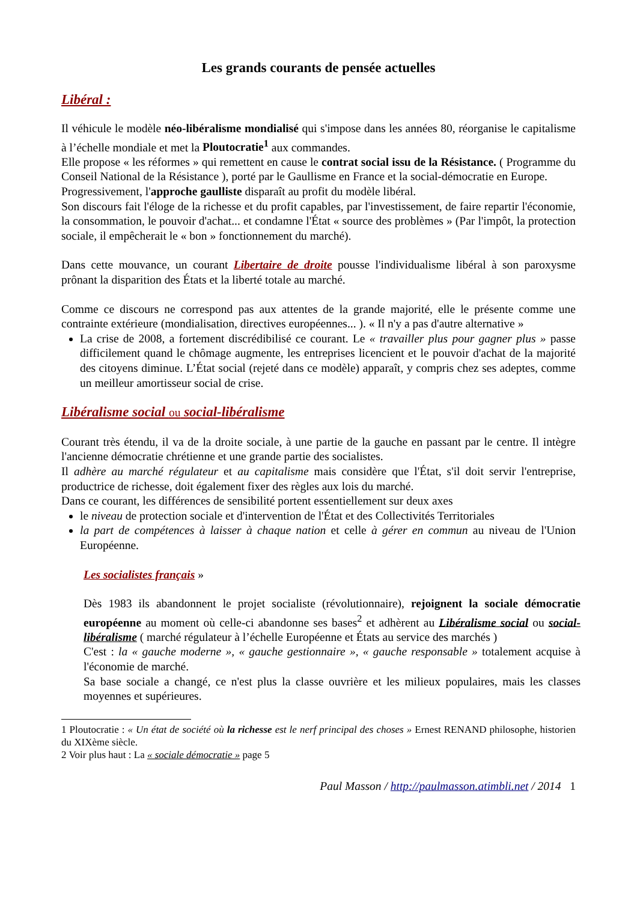Les grands courants de pensée actuelles
Libéral :
Il véhicule le modèle néo-libéralisme mondialisé qui s'impose dans les années 80, réorganise le capitalisme à l’échelle mondiale et met la Ploutocratie<sup>1</sup> aux commandes.
Elle propose « les réformes » qui remettent en cause le contrat social issu de la Résistance. ( Programme du Conseil National de la Résistance ), porté par le Gaullisme en France et la social-démocratie en Europe.
Progressivement, l'approche gaulliste disparaît au profit du modèle libéral.
Son discours fait l'éloge de la richesse et du profit capables, par l'investissement, de faire repartir l'économie, la consommation, le pouvoir d'achat... et condamne l'État « source des problèmes » (Par l'impôt, la protection sociale, il empêcherait le « bon » fonctionnement du marché).
Dans cette mouvance, un courant Libertaire de droite pousse l'individualisme libéral à son paroxysme prônant la disparition des États et la liberté totale au marché.
Comme ce discours ne correspond pas aux attentes de la grande majorité, elle le présente comme une contrainte extérieure (mondialisation, directives européennes... ). « Il n'y a pas d'autre alternative »
La crise de 2008, a fortement discrédibilisé ce courant. Le « travailler plus pour gagner plus » passe difficilement quand le chômage augmente, les entreprises licencient et le pouvoir d'achat de la majorité des citoyens diminue. L’État social (rejeté dans ce modèle) apparaît, y compris chez ses adeptes, comme un meilleur amortisseur social de crise.
Libéralisme social ou social-libéralisme
Courant très étendu, il va de la droite sociale, à une partie de la gauche en passant par le centre. Il intègre l'ancienne démocratie chrétienne et une grande partie des socialistes.
Il adhère au marché régulateur et au capitalisme mais considère que l'État, s'il doit servir l'entreprise, productrice de richesse, doit également fixer des règles aux lois du marché.
Dans ce courant, les différences de sensibilité portent essentiellement sur deux axes
le niveau de protection sociale et d'intervention de l'État et des Collectivités Territoriales
la part de compétences à laisser à chaque nation et celle à gérer en commun au niveau de l'Union Européenne.
Les socialistes français »
Dès 1983 ils abandonnent le projet socialiste (révolutionnaire), rejoignent la sociale démocratie européenne au moment où celle-ci abandonne ses bases<sup>2</sup> et adhèrent au Libéralisme social ou social-libéralisme ( marché régulateur à l’échelle Européenne et États au service des marchés )
C'est : la « gauche moderne », « gauche gestionnaire », « gauche responsable » totalement acquise à l'économie de marché.
Sa base sociale a changé, ce n'est plus la classe ouvrière et les milieux populaires, mais les classes moyennes et supérieures.
1 Ploutocratie : « Un état de société où la richesse est le nerf principal des choses » Ernest RENAND philosophe, historien du XIXème siècle.
2 Voir plus haut : La « sociale démocratie » page 5
Paul Masson / http://paulmasson.atimbli.net / 2014 1